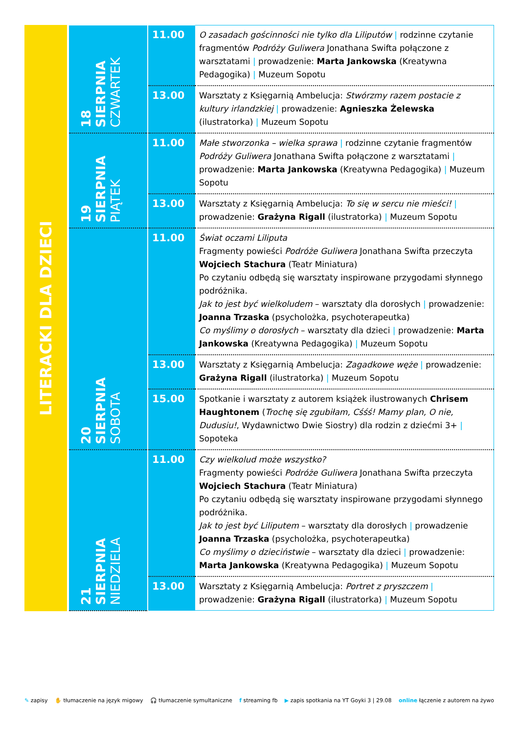LITERACKI DLA DZIECI
| 18 SIERPNIA CZWARTEK | 11.00 | O zasadach gościnności nie tylko dla Liliputów / rodzinne czytanie fragmentów Podróży Guliwera Jonathana Swifta połączone z warsztatami / prowadzenie: Marta Jankowska (Kreatywna Pedagogika) / Muzeum Sopotu |
| | 13.00 | Warsztaty z Księgarnią Ambelucja: Stwórzmy razem postacie z kultury irlandzkiej / prowadzenie: Agnieszka Żelewska (ilustratorka) / Muzeum Sopotu |
| 19 SIERPNIA PIĄTEK | 11.00 | Małe stworzonka – wielka sprawa / rodzinne czytanie fragmentów Podróży Guliwera Jonathana Swifta połączone z warsztatami / prowadzenie: Marta Jankowska (Kreatywna Pedagogika) / Muzeum Sopotu |
| | 13.00 | Warsztaty z Księgarnią Ambelucja: To się w sercu nie mieści! / prowadzenie: Grażyna Rigall (ilustratorka) / Muzeum Sopotu |
| 20 SIERPNIA SOBOTA | 11.00 | Świat oczami Liliputa Fragmenty powieści Podróże Guliwera Jonathana Swifta przeczyta Wojciech Stachura (Teatr Miniatura) Po czytaniu odbędą się warsztaty inspirowane przygodami słynnego podróżnika. Jak to jest być wielkoludem – warsztaty dla dorosłych / prowadzenie: Joanna Trzaska (psycholożka, psychoterapeutka) Co myślimy o dorosłych – warsztaty dla dzieci / prowadzenie: Marta Jankowska (Kreatywna Pedagogika) / Muzeum Sopotu |
| | 13.00 | Warsztaty z Księgarnią Ambelucja: Zagadkowe węże / prowadzenie: Grażyna Rigall (ilustratorka) / Muzeum Sopotu |
| | 15.00 | Spotkanie i warsztaty z autorem książek ilustrowanych Chrisem Haughtonem ( Trochę się zgubiłam, Cśśś! Mamy plan, O nie, Dudusiu! , Wydawnictwo Dwie Siostry) dla rodzin z dziećmi 3+ / Sopoteka |
| 21 SIERPNIA NIEDZIELA | 11.00 | Czy wielkolud może wszystko? Fragmenty powieści Podróże Guliwera Jonathana Swifta przeczyta Wojciech Stachura (Teatr Miniatura) Po czytaniu odbędą się warsztaty inspirowane przygodami słynnego podróżnika. Jak to jest być Liliputem – warsztaty dla dorosłych / prowadzenie Joanna Trzaska (psycholożka, psychoterapeutka) Co myślimy o dzieciństwie – warsztaty dla dzieci / prowadzenie: Marta Jankowska (Kreatywna Pedagogika) / Muzeum Sopotu |
| | 13.00 | Warsztaty z Księgarnią Ambelucja: Portret z pryszczem / prowadzenie: Grażyna Rigall (ilustratorka) / Muzeum Sopotu |
✎ zapisy ✋ tłumaczenie na język migowy 🎧 tłumaczenie symultaniczne f streaming fb ▶ zapis spotkania na YT Goyki 3 | 29.08 online łączenie z autorem na żywo